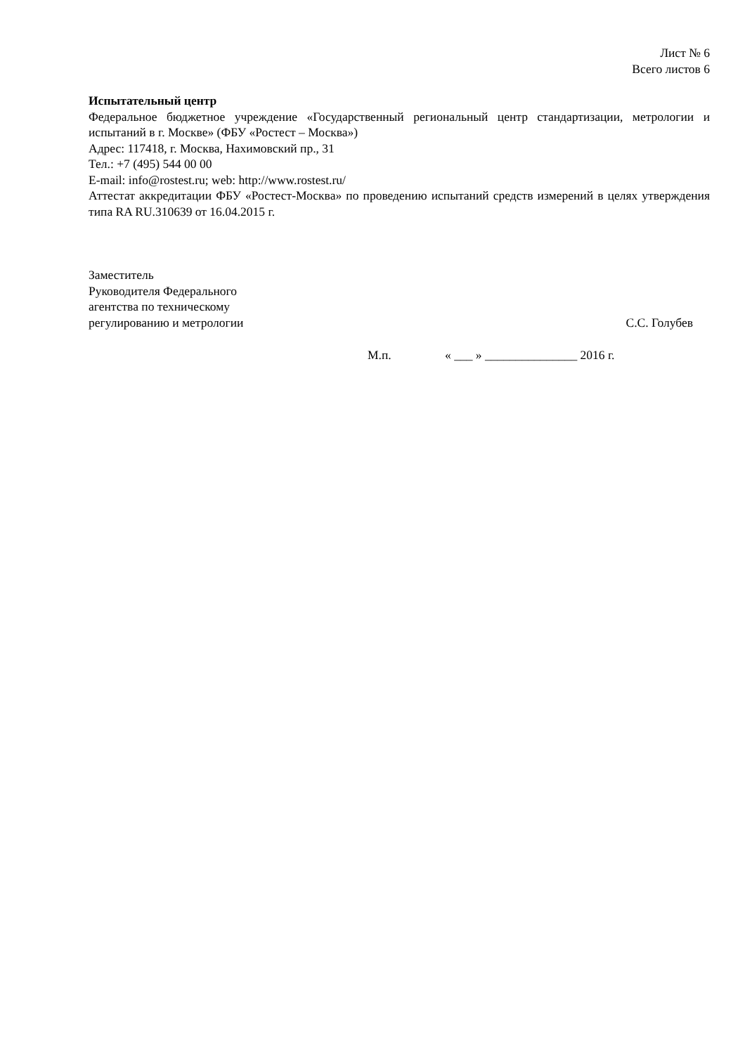Лист № 6
Всего листов 6
Испытательный центр
Федеральное бюджетное учреждение «Государственный региональный центр стандартизации, метрологии и испытаний в г. Москве» (ФБУ «Ростест – Москва»)
Адрес: 117418, г. Москва, Нахимовский пр., 31
Тел.: +7 (495) 544 00 00
E-mail: info@rostest.ru; web: http://www.rostest.ru/
Аттестат аккредитации ФБУ «Ростест-Москва» по проведению испытаний средств измерений в целях утверждения типа RA RU.310639 от 16.04.2015 г.
Заместитель
Руководителя Федерального
агентства по техническому
регулированию и метрологии
С.С. Голубев
М.п. « ___ » _______________ 2016 г.